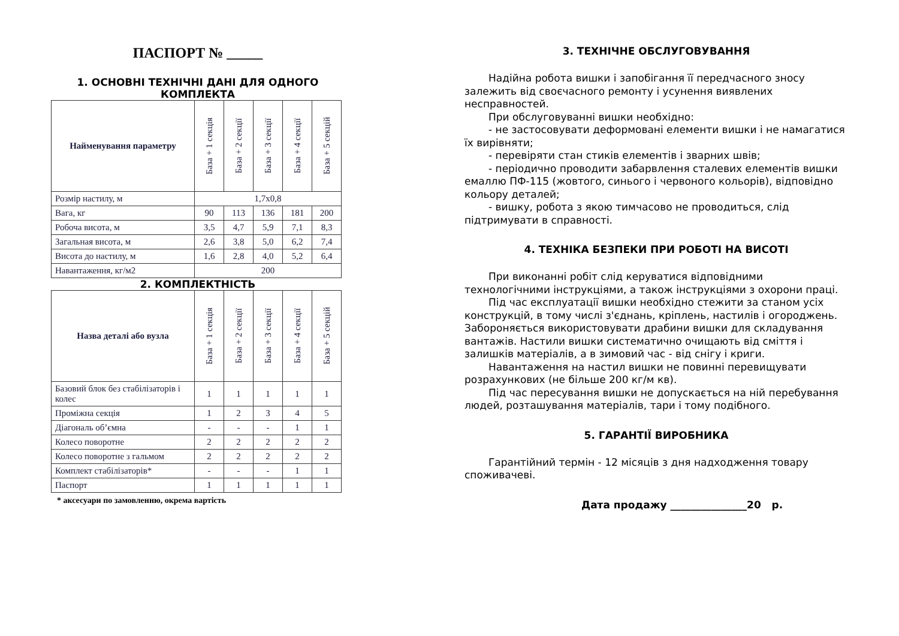ПАСПОРТ № _____
1. ОСНОВНІ ТЕХНІЧНІ ДАНІ ДЛЯ ОДНОГО КОМПЛЕКТА
| Найменування параметру | База + 1 секція | База + 2 секції | База + 3 секції | База + 4 секції | База + 5 секцій |
| --- | --- | --- | --- | --- | --- |
| Розмір настилу, м | 1,7x0,8 | | | | |
| Вага, кг | 90 | 113 | 136 | 181 | 200 |
| Робоча висота, м | 3,5 | 4,7 | 5,9 | 7,1 | 8,3 |
| Загальная висота, м | 2,6 | 3,8 | 5,0 | 6,2 | 7,4 |
| Висота до настилу, м | 1,6 | 2,8 | 4,0 | 5,2 | 6,4 |
| Навантаження, кг/м2 | 200 | | | | |
2. КОМПЛЕКТНІСТЬ
| Назва деталі або вузла | База + 1 секція | База + 2 секції | База + 3 секції | База + 4 секції | База + 5 секцій |
| --- | --- | --- | --- | --- | --- |
| Базовий блок без стабілізаторів і колес | 1 | 1 | 1 | 1 | 1 |
| Проміжна секція | 1 | 2 | 3 | 4 | 5 |
| Діагональ об’ємна | - | - | - | 1 | 1 |
| Колесо поворотне | 2 | 2 | 2 | 2 | 2 |
| Колесо поворотне з гальмом | 2 | 2 | 2 | 2 | 2 |
| Комплект стабілізаторів* | - | - | - | 1 | 1 |
| Паспорт | 1 | 1 | 1 | 1 | 1 |
* аксесуари по замовленню, окрема вартість
3. ТЕХНІЧНЕ ОБСЛУГОВУВАННЯ
Надійна робота вишки і запобігання її передчасного зносу залежить від своєчасного ремонту і усунення виявлених несправностей.
При обслуговуванні вишки необхідно:
- не застосовувати деформовані елементи вишки і не намагатися їх вирівняти;
- перевіряти стан стиків елементів і зварних швів;
- періодично проводити забарвлення сталевих елементів вишки емаллю ПФ-115 (жовтого, синього і червоного кольорів), відповідно кольору деталей;
- вишку, робота з якою тимчасово не проводиться, слід підтримувати в справності.
4. ТЕХНІКА БЕЗПЕКИ ПРИ РОБОТІ НА ВИСОТІ
При виконанні робіт слід керуватися відповідними технологічними інструкціями, а також інструкціями з охорони праці.
Під час експлуатації вишки необхідно стежити за станом усіх конструкцій, в тому числі з'єднань, кріплень, настилів і огороджень. Забороняється використовувати драбини вишки для складування вантажів. Настили вишки систематично очищають від сміття і залишків матеріалів, а в зимовий час - від снігу і криги.
Навантаження на настил вишки не повинні перевищувати розрахункових (не більше 200 кг/м кв).
Під час пересування вишки не допускається на ній перебування людей, розташування матеріалів, тари і тому подібного.
5. ГАРАНТІЇ ВИРОБНИКА
Гарантійний термін - 12 місяців з дня надходження товару споживачеві.
Дата продажу _______________20 р.